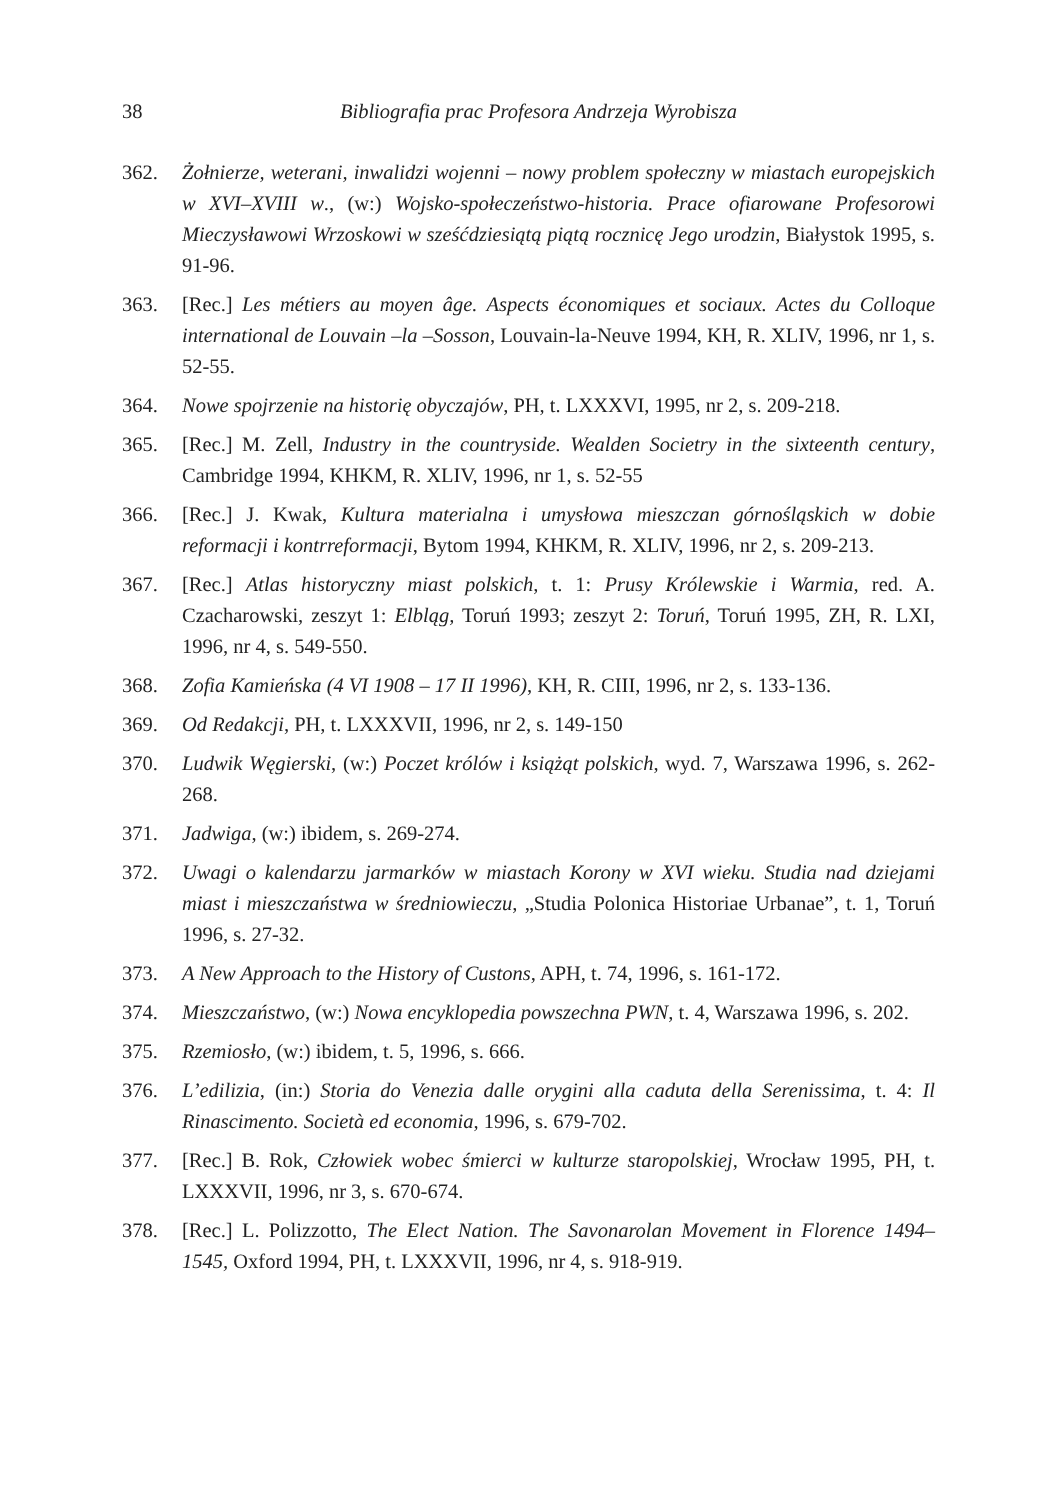38 Bibliografia prac Profesora Andrzeja Wyrobisza
362. Żołnierze, weterani, inwalidzi wojenni – nowy problem społeczny w miastach europejskich w XVI–XVIII w., (w:) Wojsko-społeczeństwo-historia. Prace ofiarowane Profesorowi Mieczysławowi Wrzoskowi w sześćdziesiątą piątą rocznicę Jego urodzin, Białystok 1995, s. 91-96.
363. [Rec.] Les métiers au moyen âge. Aspects économiques et sociaux. Actes du Colloque international de Louvain –la –Sosson, Louvain-la-Neuve 1994, KH, R. XLIV, 1996, nr 1, s. 52-55.
364. Nowe spojrzenie na historię obyczajów, PH, t. LXXXVI, 1995, nr 2, s. 209-218.
365. [Rec.] M. Zell, Industry in the countryside. Wealden Societry in the sixteenth century, Cambridge 1994, KHKM, R. XLIV, 1996, nr 1, s. 52-55
366. [Rec.] J. Kwak, Kultura materialna i umysłowa mieszczan górnośląskich w dobie reformacji i kontrreformacji, Bytom 1994, KHKM, R. XLIV, 1996, nr 2, s. 209-213.
367. [Rec.] Atlas historyczny miast polskich, t. 1: Prusy Królewskie i Warmia, red. A. Czacharowski, zeszyt 1: Elbląg, Toruń 1993; zeszyt 2: Toruń, Toruń 1995, ZH, R. LXI, 1996, nr 4, s. 549-550.
368. Zofia Kamieńska (4 VI 1908 – 17 II 1996), KH, R. CIII, 1996, nr 2, s. 133-136.
369. Od Redakcji, PH, t. LXXXVII, 1996, nr 2, s. 149-150
370. Ludwik Węgierski, (w:) Poczet królów i książąt polskich, wyd. 7, Warszawa 1996, s. 262-268.
371. Jadwiga, (w:) ibidem, s. 269-274.
372. Uwagi o kalendarzu jarmarków w miastach Korony w XVI wieku. Studia nad dziejami miast i mieszczaństwa w średniowieczu, „Studia Polonica Historiae Urbanae”, t. 1, Toruń 1996, s. 27-32.
373. A New Approach to the History of Custons, APH, t. 74, 1996, s. 161-172.
374. Mieszczaństwo, (w:) Nowa encyklopedia powszechna PWN, t. 4, Warszawa 1996, s. 202.
375. Rzemiosło, (w:) ibidem, t. 5, 1996, s. 666.
376. L’edilizia, (in:) Storia do Venezia dalle orygini alla caduta della Serenissima, t. 4: Il Rinascimento. Società ed economia, 1996, s. 679-702.
377. [Rec.] B. Rok, Człowiek wobec śmierci w kulturze staropolskiej, Wrocław 1995, PH, t. LXXXVII, 1996, nr 3, s. 670-674.
378. [Rec.] L. Polizzotto, The Elect Nation. The Savonarolan Movement in Florence 1494–1545, Oxford 1994, PH, t. LXXXVII, 1996, nr 4, s. 918-919.